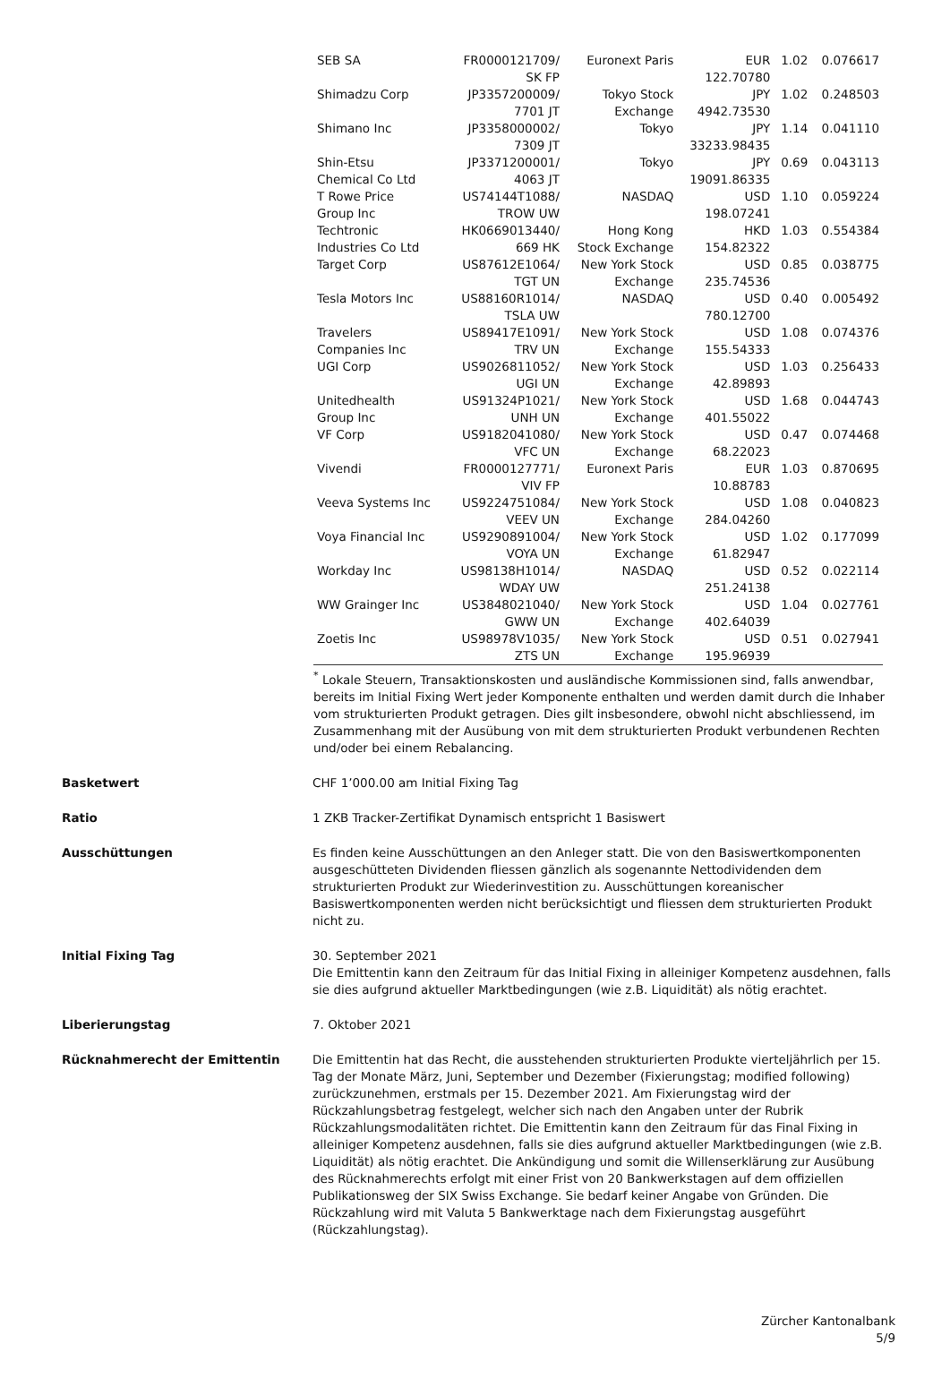| SEB SA | FR0000121709/ SK FP | Euronext Paris | EUR 122.70780 | 1.02 | 0.076617 |
| Shimadzu Corp | JP3357200009/ 7701 JT | Tokyo Stock Exchange | JPY 4942.73530 | 1.02 | 0.248503 |
| Shimano Inc | JP3358000002/ 7309 JT | Tokyo | JPY 33233.98435 | 1.14 | 0.041110 |
| Shin-Etsu Chemical Co Ltd | JP3371200001/ 4063 JT | Tokyo | JPY 19091.86335 | 0.69 | 0.043113 |
| T Rowe Price Group Inc | US74144T1088/ TROW UW | NASDAQ | USD 198.07241 | 1.10 | 0.059224 |
| Techtronic Industries Co Ltd | HK0669013440/ 669 HK | Hong Kong Stock Exchange | HKD 154.82322 | 1.03 | 0.554384 |
| Target Corp | US87612E1064/ TGT UN | New York Stock Exchange | USD 235.74536 | 0.85 | 0.038775 |
| Tesla Motors Inc | US88160R1014/ TSLA UW | NASDAQ | USD 780.12700 | 0.40 | 0.005492 |
| Travelers Companies Inc | US89417E1091/ TRV UN | New York Stock Exchange | USD 155.54333 | 1.08 | 0.074376 |
| UGI Corp | US9026811052/ UGI UN | New York Stock Exchange | USD 42.89893 | 1.03 | 0.256433 |
| Unitedhealth Group Inc | US91324P1021/ UNH UN | New York Stock Exchange | USD 401.55022 | 1.68 | 0.044743 |
| VF Corp | US9182041080/ VFC UN | New York Stock Exchange | USD 68.22023 | 0.47 | 0.074468 |
| Vivendi | FR0000127771/ VIV FP | Euronext Paris | EUR 10.88783 | 1.03 | 0.870695 |
| Veeva Systems Inc | US9224751084/ VEEV UN | New York Stock Exchange | USD 284.04260 | 1.08 | 0.040823 |
| Voya Financial Inc | US9290891004/ VOYA UN | New York Stock Exchange | USD 61.82947 | 1.02 | 0.177099 |
| Workday Inc | US98138H1014/ WDAY UW | NASDAQ | USD 251.24138 | 0.52 | 0.022114 |
| WW Grainger Inc | US3848021040/ GWW UN | New York Stock Exchange | USD 402.64039 | 1.04 | 0.027761 |
| Zoetis Inc | US98978V1035/ ZTS UN | New York Stock Exchange | USD 195.96939 | 0.51 | 0.027941 |
<sup>*</sup> Lokale Steuern, Transaktionskosten und ausländische Kommissionen sind, falls anwendbar, bereits im Initial Fixing Wert jeder Komponente enthalten und werden damit durch die Inhaber vom strukturierten Produkt getragen. Dies gilt insbesondere, obwohl nicht abschliessend, im Zusammenhang mit der Ausübung von mit dem strukturierten Produkt verbundenen Rechten und/oder bei einem Rebalancing.
Basketwert CHF 1’000.00 am Initial Fixing Tag
Ratio 1 ZKB Tracker-Zertifikat Dynamisch entspricht 1 Basiswert
Ausschüttungen Es finden keine Ausschüttungen an den Anleger statt. Die von den Basiswertkomponenten ausgeschütteten Dividenden fliessen gänzlich als sogenannte Nettodividenden dem strukturierten Produkt zur Wiederinvestition zu. Ausschüttungen koreanischer Basiswertkomponenten werden nicht berücksichtigt und fliessen dem strukturierten Produkt nicht zu.
Initial Fixing Tag 30. September 2021
Die Emittentin kann den Zeitraum für das Initial Fixing in alleiniger Kompetenz ausdehnen, falls sie dies aufgrund aktueller Marktbedingungen (wie z.B. Liquidität) als nötig erachtet.
Liberierungstag 7. Oktober 2021
Rücknahmerecht der Emittentin Die Emittentin hat das Recht, die ausstehenden strukturierten Produkte vierteljährlich per 15. Tag der Monate März, Juni, September und Dezember (Fixierungstag; modified following) zurückzunehmen, erstmals per 15. Dezember 2021. Am Fixierungstag wird der Rückzahlungsbetrag festgelegt, welcher sich nach den Angaben unter der Rubrik Rückzahlungsmodalitäten richtet. Die Emittentin kann den Zeitraum für das Final Fixing in alleiniger Kompetenz ausdehnen, falls sie dies aufgrund aktueller Marktbedingungen (wie z.B. Liquidität) als nötig erachtet. Die Ankündigung und somit die Willenserklärung zur Ausübung des Rücknahmerechts erfolgt mit einer Frist von 20 Bankwerkstagen auf dem offiziellen Publikationsweg der SIX Swiss Exchange. Sie bedarf keiner Angabe von Gründen. Die Rückzahlung wird mit Valuta 5 Bankwerktage nach dem Fixierungstag ausgeführt (Rückzahlungstag).
Zürcher Kantonalbank
5/9